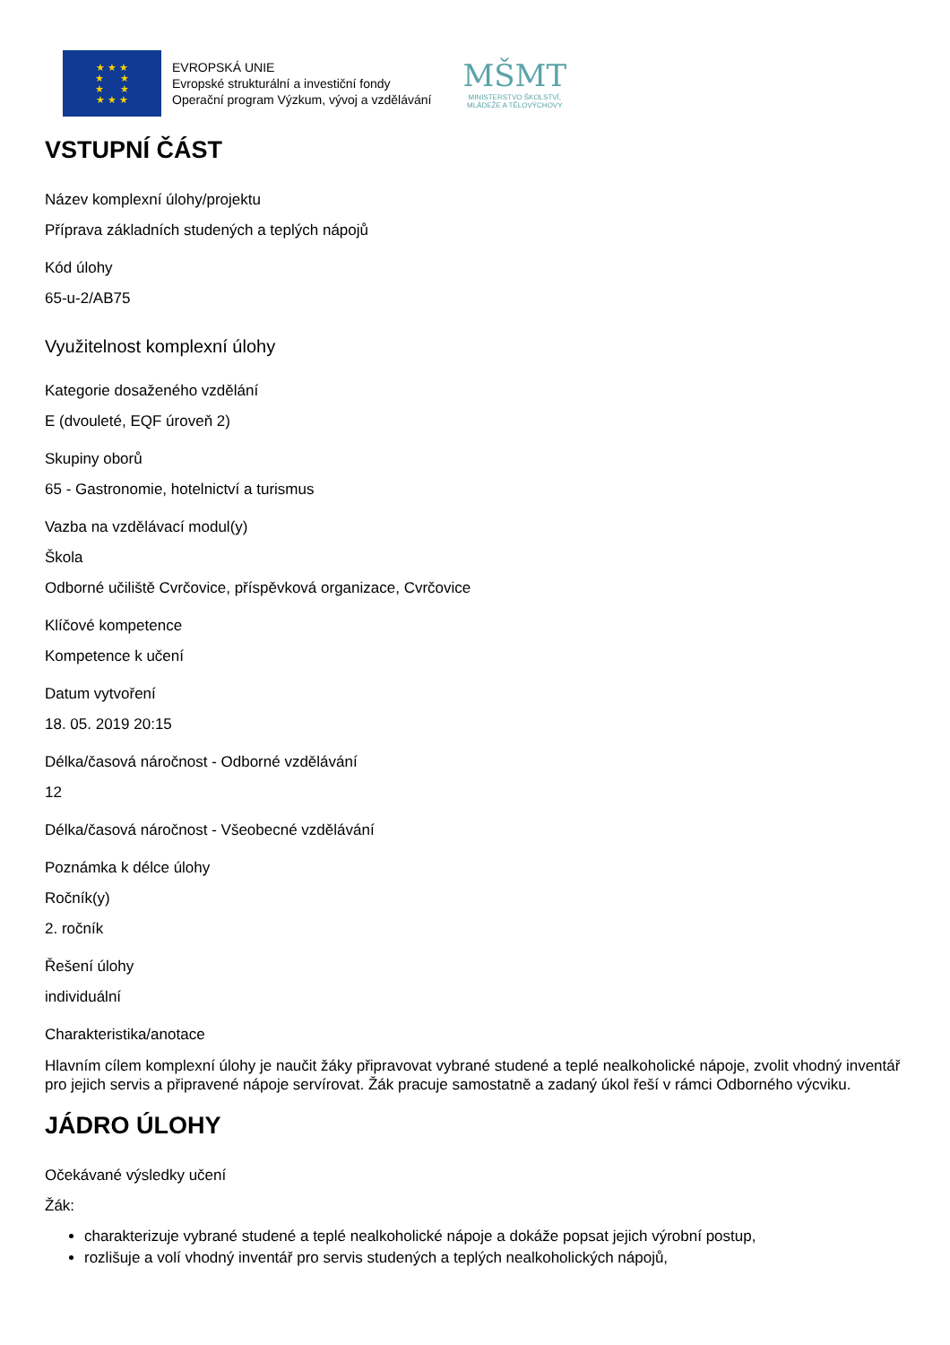★ ★ ★
★ ★
★ ★
★ ★ ★
EVROPSKÁ UNIE
Evropské strukturální a investiční fondy
Operační program Výzkum, vývoj a vzdělávání
MŠMT
MINISTERSTVO ŠKOLSTVÍ,
MLÁDEŽE A TĚLOVÝCHOVY
VSTUPNÍ ČÁST
Název komplexní úlohy/projektu
Příprava základních studených a teplých nápojů
Kód úlohy
65-u-2/AB75
Využitelnost komplexní úlohy
Kategorie dosaženého vzdělání
E (dvouleté, EQF úroveň 2)
Skupiny oborů
65 - Gastronomie, hotelnictví a turismus
Vazba na vzdělávací modul(y)
Škola
Odborné učiliště Cvrčovice, příspěvková organizace, Cvrčovice
Klíčové kompetence
Kompetence k učení
Datum vytvoření
18. 05. 2019 20:15
Délka/časová náročnost - Odborné vzdělávání
12
Délka/časová náročnost - Všeobecné vzdělávání
Poznámka k délce úlohy
Ročník(y)
2. ročník
Řešení úlohy
individuální
Charakteristika/anotace
Hlavním cílem komplexní úlohy je naučit žáky připravovat vybrané studené a teplé nealkoholické nápoje, zvolit vhodný inventář pro jejich servis a připravené nápoje servírovat. Žák pracuje samostatně a zadaný úkol řeší v rámci Odborného výcviku.
JÁDRO ÚLOHY
Očekávané výsledky učení
Žák:
charakterizuje vybrané studené a teplé nealkoholické nápoje a dokáže popsat jejich výrobní postup,
rozlišuje a volí vhodný inventář pro servis studených a teplých nealkoholických nápojů,